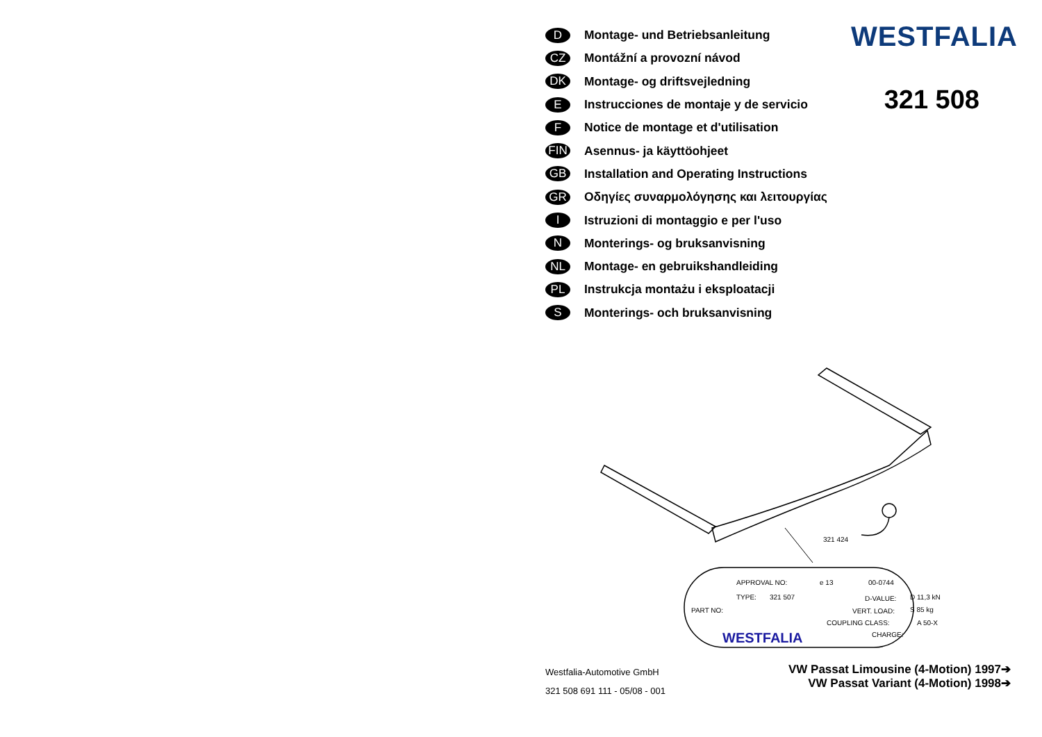D Montage- und Betriebsanleitung
CZ Montážní a provozní návod
DK Montage- og driftsvejledning
E Instrucciones de montaje y de servicio
F Notice de montage et d'utilisation
FIN Asennus- ja käyttöohjeet
GB Installation and Operating Instructions
GR Οδηγίες συναρμολόγησης και λειτουργίας
I Istruzioni di montaggio e per l'uso
N Monterings- og bruksanvisning
NL Montage- en gebruikshandleiding
PL Instrukcja montażu i eksploatacji
S Monterings- och bruksanvisning
WESTFALIA
321 508
321 424
APPROVAL NO:
e 13
00-0744
TYPE:
321 507
D-VALUE:
D 11,3 kN
PART NO:
VERT. LOAD:
S 85 kg
COUPLING CLASS:
A 50-X
CHARGE:
WESTFALIA
Westfalia-Automotive GmbH
321 508 691 111 - 05/08 - 001
VW Passat Limousine (4-Motion) 1997➔
VW Passat Variant (4-Motion) 1998➔